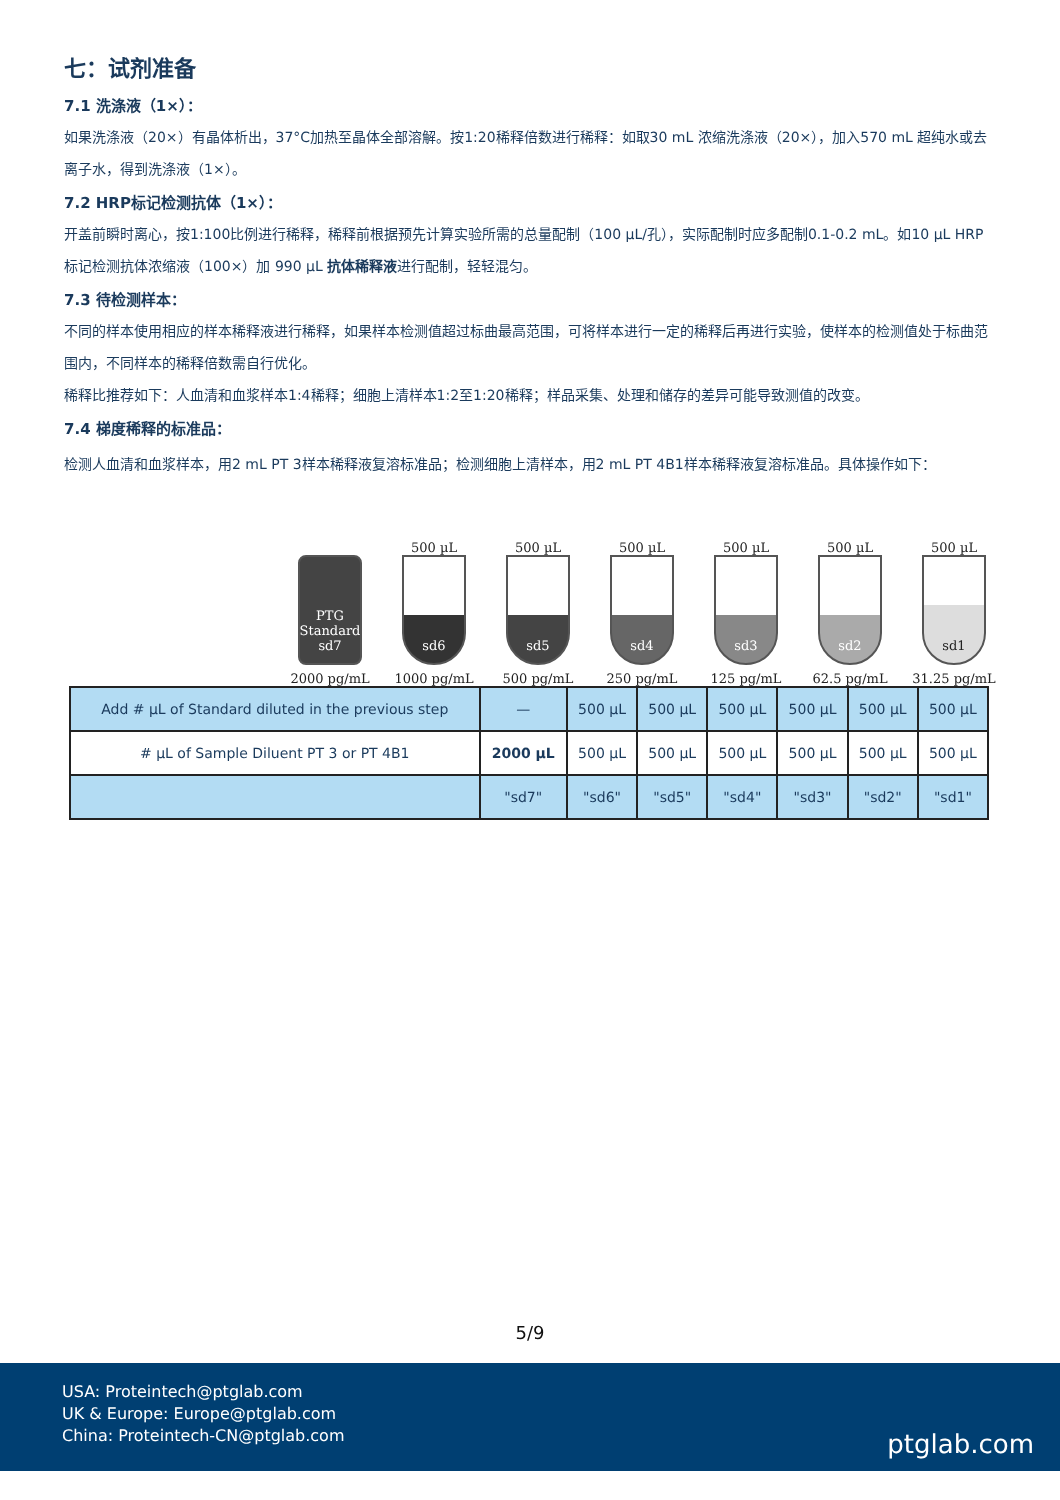七：试剂准备
7.1 洗涤液（1×）：
如果洗涤液（20×）有晶体析出，37°C加热至晶体全部溶解。按1:20稀释倍数进行稀释：如取30 mL 浓缩洗涤液（20×），加入570 mL 超纯水或去离子水，得到洗涤液（1×）。
7.2 HRP标记检测抗体（1×）：
开盖前瞬时离心，按1:100比例进行稀释，稀释前根据预先计算实验所需的总量配制（100 µL/孔），实际配制时应多配制0.1-0.2 mL。如10 µL HRP标记检测抗体浓缩液（100×）加 990 µL 抗体稀释液进行配制，轻轻混匀。
7.3 待检测样本：
不同的样本使用相应的样本稀释液进行稀释，如果样本检测值超过标曲最高范围，可将样本进行一定的稀释后再进行实验，使样本的检测值处于标曲范围内，不同样本的稀释倍数需自行优化。
稀释比推荐如下：人血清和血浆样本1:4稀释；细胞上清样本1:2至1:20稀释；样品采集、处理和储存的差异可能导致测值的改变。
7.4 梯度稀释的标准品：
检测人血清和血浆样本，用2 mL PT 3样本稀释液复溶标准品；检测细胞上清样本，用2 mL PT 4B1样本稀释液复溶标准品。具体操作如下：
PTG Standard sd7
2000 pg/mL
500 µL
sd6
1000 pg/mL
500 µL
sd5
500 pg/mL
500 µL
sd4
250 pg/mL
500 µL
sd3
125 pg/mL
500 µL
sd2
62.5 pg/mL
500 µL
sd1
31.25 pg/mL
| Add # µL of Standard diluted in the previous step | — | 500 µL | 500 µL | 500 µL | 500 µL | 500 µL | 500 µL |
| # µL of Sample Diluent PT 3 or PT 4B1 | 2000 µL | 500 µL | 500 µL | 500 µL | 500 µL | 500 µL | 500 µL |
| | "sd7" | "sd6" | "sd5" | "sd4" | "sd3" | "sd2" | "sd1" |
5/9
USA: Proteintech@ptglab.com
UK & Europe: Europe@ptglab.com
China: Proteintech-CN@ptglab.com
ptglab.com